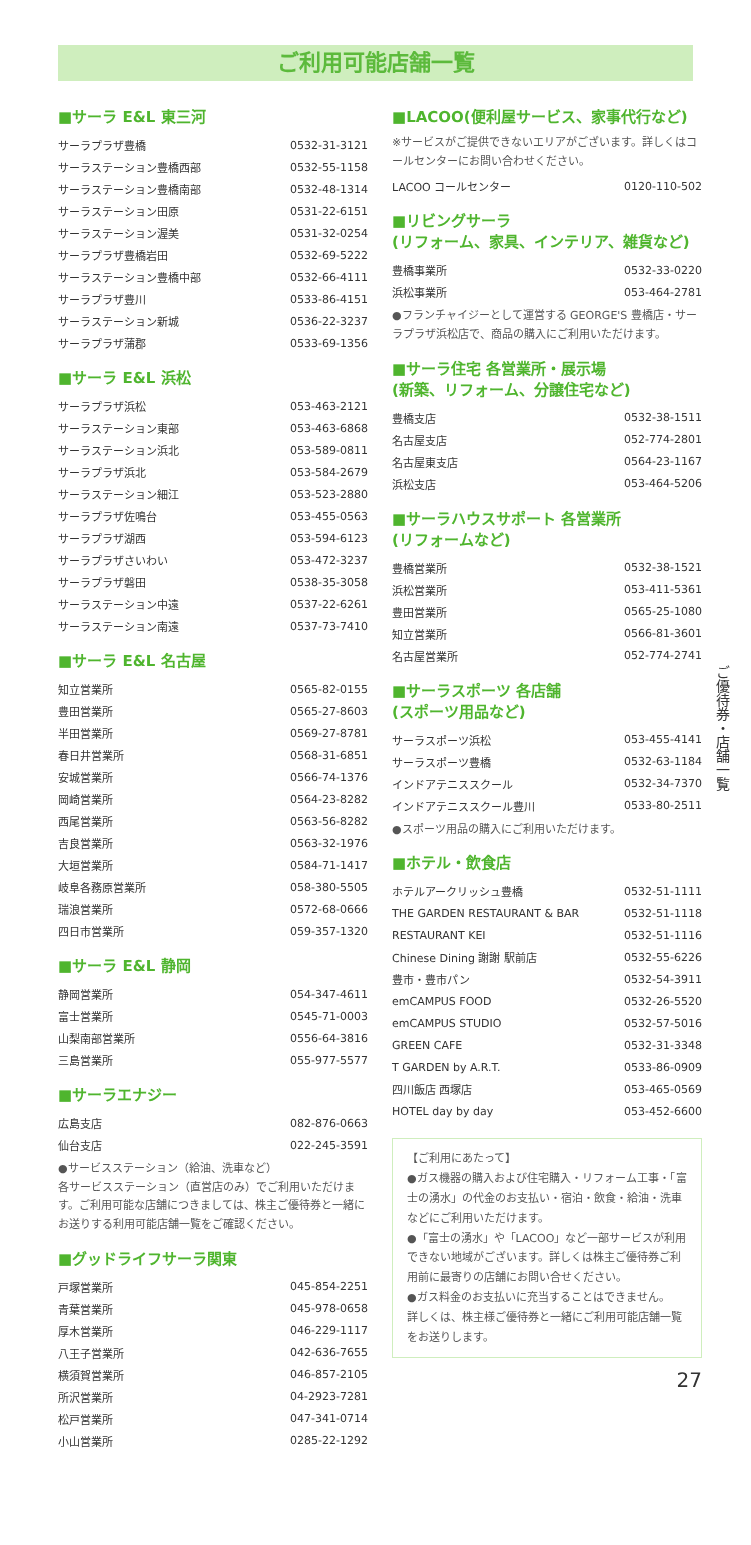ご利用可能店舗一覧
ご優待券・店舗一覧
■サーラ E&L 東三河
| サーラプラザ豊橋 | 0532-31-3121 |
| サーラステーション豊橋西部 | 0532-55-1158 |
| サーラステーション豊橋南部 | 0532-48-1314 |
| サーラステーション田原 | 0531-22-6151 |
| サーラステーション渥美 | 0531-32-0254 |
| サーラプラザ豊橋岩田 | 0532-69-5222 |
| サーラステーション豊橋中部 | 0532-66-4111 |
| サーラプラザ豊川 | 0533-86-4151 |
| サーラステーション新城 | 0536-22-3237 |
| サーラプラザ蒲郡 | 0533-69-1356 |
■サーラ E&L 浜松
| サーラプラザ浜松 | 053-463-2121 |
| サーラステーション東部 | 053-463-6868 |
| サーラステーション浜北 | 053-589-0811 |
| サーラプラザ浜北 | 053-584-2679 |
| サーラステーション細江 | 053-523-2880 |
| サーラプラザ佐鳴台 | 053-455-0563 |
| サーラプラザ湖西 | 053-594-6123 |
| サーラプラザさいわい | 053-472-3237 |
| サーラプラザ磐田 | 0538-35-3058 |
| サーラステーション中遠 | 0537-22-6261 |
| サーラステーション南遠 | 0537-73-7410 |
■サーラ E&L 名古屋
| 知立営業所 | 0565-82-0155 |
| 豊田営業所 | 0565-27-8603 |
| 半田営業所 | 0569-27-8781 |
| 春日井営業所 | 0568-31-6851 |
| 安城営業所 | 0566-74-1376 |
| 岡崎営業所 | 0564-23-8282 |
| 西尾営業所 | 0563-56-8282 |
| 吉良営業所 | 0563-32-1976 |
| 大垣営業所 | 0584-71-1417 |
| 岐阜各務原営業所 | 058-380-5505 |
| 瑞浪営業所 | 0572-68-0666 |
| 四日市営業所 | 059-357-1320 |
■サーラ E&L 静岡
| 静岡営業所 | 054-347-4611 |
| 富士営業所 | 0545-71-0003 |
| 山梨南部営業所 | 0556-64-3816 |
| 三島営業所 | 055-977-5577 |
■サーラエナジー
| 広島支店 | 082-876-0663 |
| 仙台支店 | 022-245-3591 |
●サービスステーション（給油、洗車など）
各サービスステーション（直営店のみ）でご利用いただけます。ご利用可能な店舗につきましては、株主ご優待券と一緒にお送りする利用可能店舗一覧をご確認ください。
■グッドライフサーラ関東
| 戸塚営業所 | 045-854-2251 |
| 青葉営業所 | 045-978-0658 |
| 厚木営業所 | 046-229-1117 |
| 八王子営業所 | 042-636-7655 |
| 横須賀営業所 | 046-857-2105 |
| 所沢営業所 | 04-2923-7281 |
| 松戸営業所 | 047-341-0714 |
| 小山営業所 | 0285-22-1292 |
■LACOO(便利屋サービス、家事代行など)
※サービスがご提供できないエリアがございます。詳しくはコールセンターにお問い合わせください。
| LACOO コールセンター | 0120-110-502 |
■リビングサーラ
(リフォーム、家具、インテリア、雑貨など)
| 豊橋事業所 | 0532-33-0220 |
| 浜松事業所 | 053-464-2781 |
●フランチャイジーとして運営する GEORGE'S 豊橋店・サーラプラザ浜松店で、商品の購入にご利用いただけます。
■サーラ住宅 各営業所・展示場
(新築、リフォーム、分譲住宅など)
| 豊橋支店 | 0532-38-1511 |
| 名古屋支店 | 052-774-2801 |
| 名古屋東支店 | 0564-23-1167 |
| 浜松支店 | 053-464-5206 |
■サーラハウスサポート 各営業所
(リフォームなど)
| 豊橋営業所 | 0532-38-1521 |
| 浜松営業所 | 053-411-5361 |
| 豊田営業所 | 0565-25-1080 |
| 知立営業所 | 0566-81-3601 |
| 名古屋営業所 | 052-774-2741 |
■サーラスポーツ 各店舗
(スポーツ用品など)
| サーラスポーツ浜松 | 053-455-4141 |
| サーラスポーツ豊橋 | 0532-63-1184 |
| インドアテニススクール | 0532-34-7370 |
| インドアテニススクール豊川 | 0533-80-2511 |
●スポーツ用品の購入にご利用いただけます。
■ホテル・飲食店
| ホテルアークリッシュ豊橋 | 0532-51-1111 |
| THE GARDEN RESTAURANT & BAR | 0532-51-1118 |
| RESTAURANT KEI | 0532-51-1116 |
| Chinese Dining 謝謝 駅前店 | 0532-55-6226 |
| 豊市・豊市パン | 0532-54-3911 |
| emCAMPUS FOOD | 0532-26-5520 |
| emCAMPUS STUDIO | 0532-57-5016 |
| GREEN CAFE | 0532-31-3348 |
| T GARDEN by A.R.T. | 0533-86-0909 |
| 四川飯店 西塚店 | 053-465-0569 |
| HOTEL day by day | 053-452-6600 |
【ご利用にあたって】
●ガス機器の購入および住宅購入・リフォーム工事・「富士の湧水」の代金のお支払い・宿泊・飲食・給油・洗車などにご利用いただけます。
●「富士の湧水」や「LACOO」など一部サービスが利用できない地域がございます。詳しくは株主ご優待券ご利用前に最寄りの店舗にお問い合せください。
●ガス料金のお支払いに充当することはできません。
詳しくは、株主様ご優待券と一緒にご利用可能店舗一覧をお送りします。
27